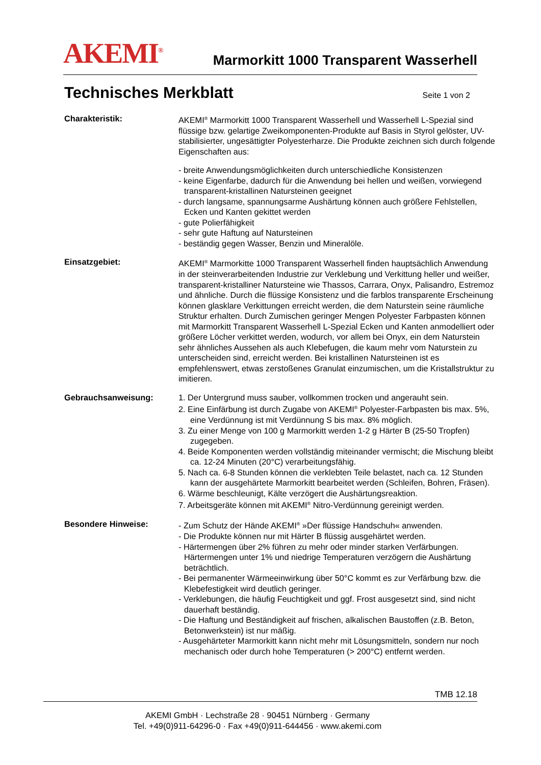AKEMI<sup>®</sup>
Marmorkitt 1000 Transparent Wasserhell
Technisches Merkblatt
Seite 1 von 2
Charakteristik: AKEMI<sup>®</sup> Marmorkitt 1000 Transparent Wasserhell und Wasserhell L-Spezial sind flüssige bzw. gelartige Zweikomponenten-Produkte auf Basis in Styrol gelöster, UV-stabilisierter, ungesättigter Polyesterharze. Die Produkte zeichnen sich durch folgende Eigenschaften aus:
- breite Anwendungsmöglichkeiten durch unterschiedliche Konsistenzen
- keine Eigenfarbe, dadurch für die Anwendung bei hellen und weißen, vorwiegend transparent-kristallinen Natursteinen geeignet
- durch langsame, spannungsarme Aushärtung können auch größere Fehlstellen, Ecken und Kanten gekittet werden
- gute Polierfähigkeit
- sehr gute Haftung auf Natursteinen
- beständig gegen Wasser, Benzin und Mineralöle.
Einsatzgebiet: AKEMI<sup>®</sup> Marmorkitte 1000 Transparent Wasserhell finden hauptsächlich Anwendung in der steinverarbeitenden Industrie zur Verklebung und Verkittung heller und weißer, transparent-kristalliner Natursteine wie Thassos, Carrara, Onyx, Palisandro, Estremoz und ähnliche. Durch die flüssige Konsistenz und die farblos transparente Erscheinung können glasklare Verkittungen erreicht werden, die dem Naturstein seine räumliche Struktur erhalten. Durch Zumischen geringer Mengen Polyester Farbpasten können mit Marmorkitt Transparent Wasserhell L-Spezial Ecken und Kanten anmodelliert oder größere Löcher verkittet werden, wodurch, vor allem bei Onyx, ein dem Naturstein sehr ähnliches Aussehen als auch Klebefugen, die kaum mehr vom Naturstein zu unterscheiden sind, erreicht werden. Bei kristallinen Natursteinen ist es empfehlenswert, etwas zerstoßenes Granulat einzumischen, um die Kristallstruktur zu imitieren.
Gebrauchsanweisung: 1. Der Untergrund muss sauber, vollkommen trocken und angerauht sein.
2. Eine Einfärbung ist durch Zugabe von AKEMI<sup>®</sup> Polyester-Farbpasten bis max. 5%, eine Verdünnung ist mit Verdünnung S bis max. 8% möglich.
3. Zu einer Menge von 100 g Marmorkitt werden 1-2 g Härter B (25-50 Tropfen) zugegeben.
4. Beide Komponenten werden vollständig miteinander vermischt; die Mischung bleibt ca. 12-24 Minuten (20°C) verarbeitungsfähig.
5. Nach ca. 6-8 Stunden können die verklebten Teile belastet, nach ca. 12 Stunden kann der ausgehärtete Marmorkitt bearbeitet werden (Schleifen, Bohren, Fräsen).
6. Wärme beschleunigt, Kälte verzögert die Aushärtungsreaktion.
7. Arbeitsgeräte können mit AKEMI<sup>®</sup> Nitro-Verdünnung gereinigt werden.
Besondere Hinweise: - Zum Schutz der Hände AKEMI<sup>®</sup> »Der flüssige Handschuh« anwenden.
- Die Produkte können nur mit Härter B flüssig ausgehärtet werden.
- Härtermengen über 2% führen zu mehr oder minder starken Verfärbungen. Härtermengen unter 1% und niedrige Temperaturen verzögern die Aushärtung beträchtlich.
- Bei permanenter Wärmeeinwirkung über 50°C kommt es zur Verfärbung bzw. die Klebefestigkeit wird deutlich geringer.
- Verklebungen, die häufig Feuchtigkeit und ggf. Frost ausgesetzt sind, sind nicht dauerhaft beständig.
- Die Haftung und Beständigkeit auf frischen, alkalischen Baustoffen (z.B. Beton, Betonwerkstein) ist nur mäßig.
- Ausgehärteter Marmorkitt kann nicht mehr mit Lösungsmitteln, sondern nur noch mechanisch oder durch hohe Temperaturen (> 200°C) entfernt werden.
TMB 12.18
AKEMI GmbH · Lechstraße 28 · 90451 Nürnberg · Germany
Tel. +49(0)911-64296-0 · Fax +49(0)911-644456 · www.akemi.com